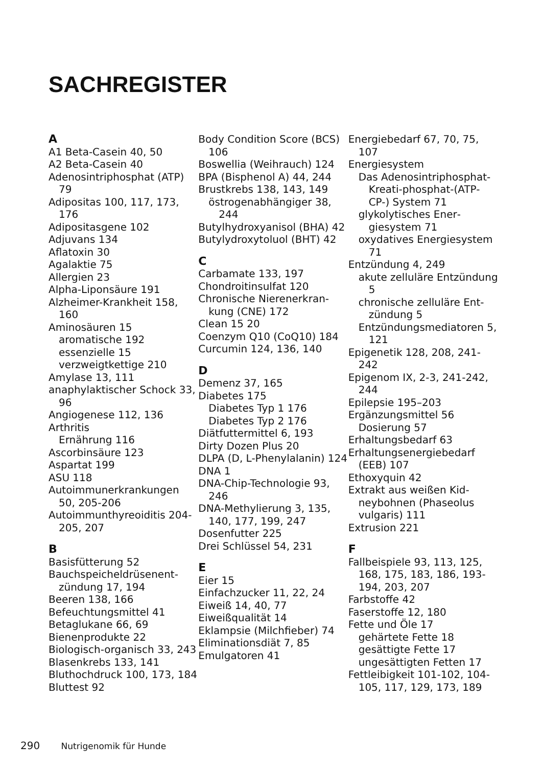SACHREGISTER
A
A1 Beta-Casein 40, 50
A2 Beta-Casein 40
Adenosintriphosphat (ATP) 79
Adipositas 100, 117, 173, 176
Adipositasgene 102
Adjuvans 134
Aflatoxin 30
Agalaktie 75
Allergien 23
Alpha-Liponsäure 191
Alzheimer-Krankheit 158, 160
Aminosäuren 15
aromatische 192
essenzielle 15
verzweigtkettige 210
Amylase 13, 111
anaphylaktischer Schock 33, 96
Angiogenese 112, 136
Arthritis
Ernährung 116
Ascorbinsäure 123
Aspartat 199
ASU 118
Autoimmunerkran­kungen 50, 205-206
Autoimmunthyreoidi­tis 204-205, 207
B
Basisfütterung 52
Bauchspeicheldrüsenent­zündung 17, 194
Beeren 138, 166
Befeuchtungsmittel 41
Betaglukane 66, 69
Bienenprodukte 22
Biologisch-organisch 33, 243
Blasenkrebs 133, 141
Bluthochdruck 100, 173, 184
Bluttest 92
Body Condition Score (BCS) 106
Boswellia (Weih­rauch) 124
BPA (Bisphenol A) 44, 244
Brustkrebs 138, 143, 149
östrogenabhängiger 38, 244
Butylhydroxyanisol (BHA) 42
Butylydroxytoluol (BHT) 42
C
Carbamate 133, 197
Chondroitinsulfat 120
Chronische Nierenerkran­kung (CNE) 172
Clean 15 20
Coenzym Q10 (CoQ10) 184
Curcumin 124, 136, 140
D
Demenz 37, 165
Diabetes 175
Diabetes Typ 1 176
Diabetes Typ 2 176
Diätfuttermittel 6, 193
Dirty Dozen Plus 20
DLPA (D, L-Phenylala­nin) 124
DNA 1
DNA-Chip-Technolo­gie 93, 246
DNA-Methylierung 3, 135, 140, 177, 199, 247
Dosenfutter 225
Drei Schlüssel 54, 231
E
Eier 15
Einfachzucker 11, 22, 24
Eiweiß 14, 40, 77
Eiweißqualität 14
Eklampsie (Milchfieber) 74
Eliminationsdiät 7, 85
Emulgatoren 41
Energiebedarf 67, 70, 75, 107
Energiesystem
Das Adenosintri­phosphat-Krea­ti-phosphat-(ATP-CP-) System 71
glykolytisches Ener­giesystem 71
oxydatives Energiesys­tem 71
Entzündung 4, 249
akute zelluläre Entzün­dung 5
chronische zelluläre Ent­zündung 5
Entzündungsmediato­ren 5, 121
Epigenetik 128, 208, 241-242
Epigenom IX, 2-3, 241-242, 244
Epilepsie 195–203
Ergänzungsmittel 56
Dosierung 57
Erhaltungsbedarf 63
Erhaltungsenergiebedarf (EEB) 107
Ethoxyquin 42
Extrakt aus weißen Kid­neybohnen (Phaseolus vulgaris) 111
Extrusion 221
F
Fallbeispiele 93, 113, 125, 168, 175, 183, 186, 193-194, 203, 207
Farbstoffe 42
Faserstoffe 12, 180
Fette und Öle 17
gehärtete Fette 18
gesättigte Fette 17
ungesättigten Fetten 17
Fettleibigkeit 101-102, 104-105, 117, 129, 173, 189
290 Nutrigenomik für Hunde